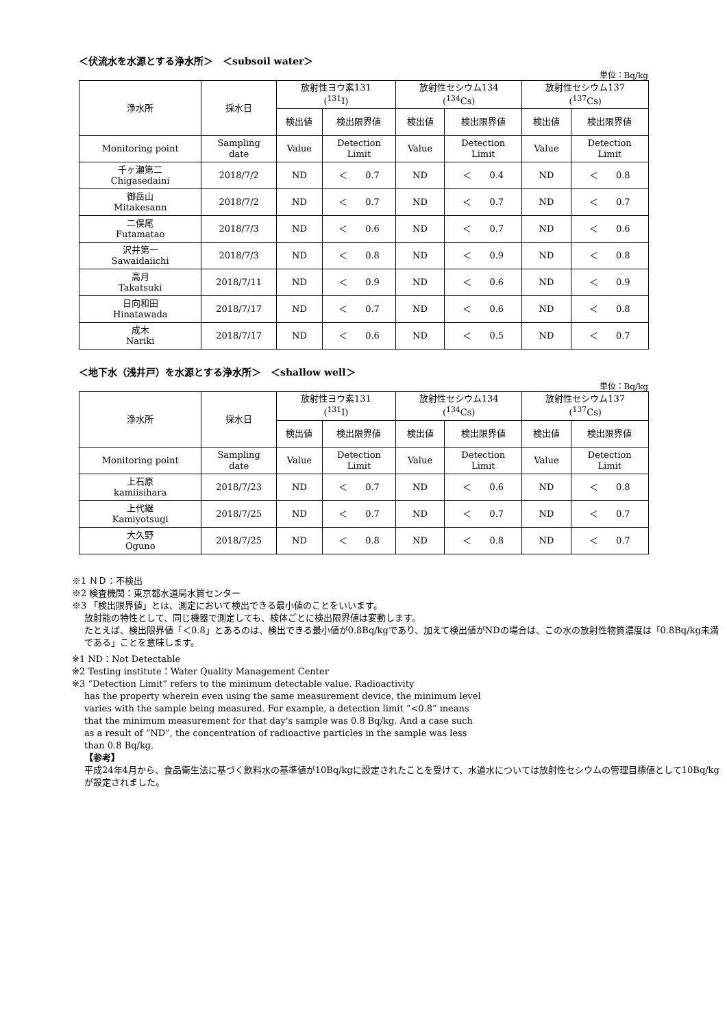＜伏流水を水源とする浄水所＞　＜subsoil water＞
単位：Bq/kg
| 浄水所 | 採水日 | 放射性ヨウ素131 (<sup>131</sup>I) | | 放射性セシウム134 (<sup>134</sup>Cs) | | 放射性セシウム137 (<sup>137</sup>Cs) | |
| --- | --- | --- | --- | --- | --- | --- | --- |
| | | 検出値 | 検出限界値 | 検出値 | 検出限界値 | 検出値 | 検出限界値 |
| Monitoring point | Sampling date | Value | Detection Limit | Value | Detection Limit | Value | Detection Limit |
| 千ヶ瀬第二 Chigasedaini | 2018/7/2 | ND | ＜ 0.7 | ND | ＜ 0.4 | ND | ＜ 0.8 |
| 御岳山 Mitakesann | 2018/7/2 | ND | ＜ 0.7 | ND | ＜ 0.7 | ND | ＜ 0.7 |
| 二俣尾 Futamatao | 2018/7/3 | ND | ＜ 0.6 | ND | ＜ 0.7 | ND | ＜ 0.6 |
| 沢井第一 Sawaidaiichi | 2018/7/3 | ND | ＜ 0.8 | ND | ＜ 0.9 | ND | ＜ 0.8 |
| 高月 Takatsuki | 2018/7/11 | ND | ＜ 0.9 | ND | ＜ 0.6 | ND | ＜ 0.9 |
| 日向和田 Hinatawada | 2018/7/17 | ND | ＜ 0.7 | ND | ＜ 0.6 | ND | ＜ 0.8 |
| 成木 Nariki | 2018/7/17 | ND | ＜ 0.6 | ND | ＜ 0.5 | ND | ＜ 0.7 |
＜地下水（浅井戸）を水源とする浄水所＞　＜shallow well＞
単位：Bq/kg
| 浄水所 | 採水日 | 放射性ヨウ素131 (<sup>131</sup>I) | | 放射性セシウム134 (<sup>134</sup>Cs) | | 放射性セシウム137 (<sup>137</sup>Cs) | |
| --- | --- | --- | --- | --- | --- | --- | --- |
| | | 検出値 | 検出限界値 | 検出値 | 検出限界値 | 検出値 | 検出限界値 |
| Monitoring point | Sampling date | Value | Detection Limit | Value | Detection Limit | Value | Detection Limit |
| 上石原 kamiisihara | 2018/7/23 | ND | ＜ 0.7 | ND | ＜ 0.6 | ND | ＜ 0.8 |
| 上代継 Kamiyotsugi | 2018/7/25 | ND | ＜ 0.7 | ND | ＜ 0.7 | ND | ＜ 0.7 |
| 大久野 Oguno | 2018/7/25 | ND | ＜ 0.8 | ND | ＜ 0.8 | ND | ＜ 0.7 |
※1 ＮＤ：不検出
※2 検査機関：東京都水道局水質センター
※3 「検出限界値」とは、測定において検出できる最小値のことをいいます。
放射能の特性として、同じ機器で測定しても、検体ごとに検出限界値は変動します。
たとえば、検出限界値「＜0.8」とあるのは、検出できる最小値が0.8Bq/kgであり、加えて検出値がNDの場合は、この水の放射性物質濃度は「0.8Bq/kg未満である」ことを意味します。
※1 ND：Not Detectable
※2 Testing institute：Water Quality Management Center
※3 “Detection Limit” refers to the minimum detectable value. Radioactivity
has the property wherein even using the same measurement device, the minimum level varies with the sample being measured. For example, a detection limit “<0.8” means that the minimum measurement for that day's sample was 0.8 Bq/kg. And a case such as a result of “ND”, the concentration of radioactive particles in the sample was less than 0.8 Bq/kg.
【参考】
平成24年4月から、食品衛生法に基づく飲料水の基準値が10Bq/kgに設定されたことを受けて、水道水については放射性セシウムの管理目標値として10Bq/kgが設定されました。